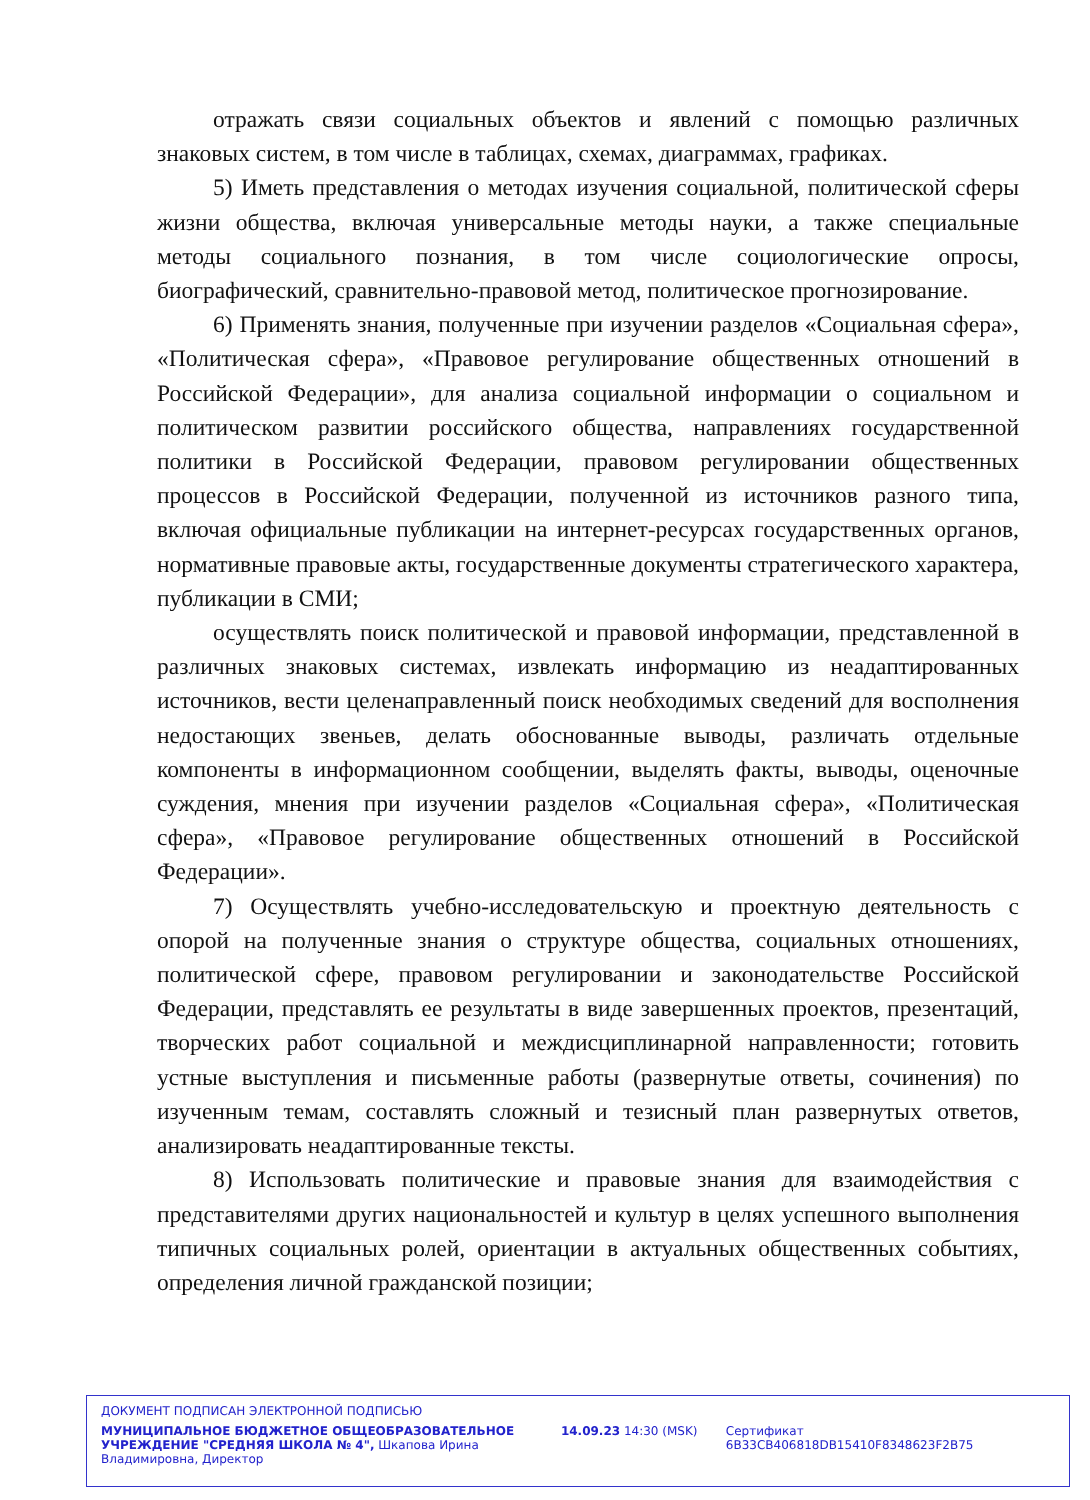отражать связи социальных объектов и явлений с помощью различных знаковых систем, в том числе в таблицах, схемах, диаграммах, графиках.
5) Иметь представления о методах изучения социальной, политической сферы жизни общества, включая универсальные методы науки, а также специальные методы социального познания, в том числе социологические опросы, биографический, сравнительно-правовой метод, политическое прогнозирование.
6) Применять знания, полученные при изучении разделов «Социальная сфера», «Политическая сфера», «Правовое регулирование общественных отношений в Российской Федерации», для анализа социальной информации о социальном и политическом развитии российского общества, направлениях государственной политики в Российской Федерации, правовом регулировании общественных процессов в Российской Федерации, полученной из источников разного типа, включая официальные публикации на интернет-ресурсах государственных органов, нормативные правовые акты, государственные документы стратегического характера, публикации в СМИ;
осуществлять поиск политической и правовой информации, представленной в различных знаковых системах, извлекать информацию из неадаптированных источников, вести целенаправленный поиск необходимых сведений для восполнения недостающих звеньев, делать обоснованные выводы, различать отдельные компоненты в информационном сообщении, выделять факты, выводы, оценочные суждения, мнения при изучении разделов «Социальная сфера», «Политическая сфера», «Правовое регулирование общественных отношений в Российской Федерации».
7) Осуществлять учебно-исследовательскую и проектную деятельность с опорой на полученные знания о структуре общества, социальных отношениях, политической сфере, правовом регулировании и законодательстве Российской Федерации, представлять ее результаты в виде завершенных проектов, презентаций, творческих работ социальной и междисциплинарной направленности; готовить устные выступления и письменные работы (развернутые ответы, сочинения) по изученным темам, составлять сложный и тезисный план развернутых ответов, анализировать неадаптированные тексты.
8) Использовать политические и правовые знания для взаимодействия с представителями других национальностей и культур в целях успешного выполнения типичных социальных ролей, ориентации в актуальных общественных событиях, определения личной гражданской позиции;
ДОКУМЕНТ ПОДПИСАН ЭЛЕКТРОННОЙ ПОДПИСЬЮ
МУНИЦИПАЛЬНОЕ БЮДЖЕТНОЕ ОБЩЕОБРАЗОВАТЕЛЬНОЕ УЧРЕЖДЕНИЕ "СРЕДНЯЯ ШКОЛА № 4", Шкапова Ирина Владимировна, Директор
14.09.23 14:30 (MSK) Сертификат 6B33CB406818DB15410F8348623F2B75